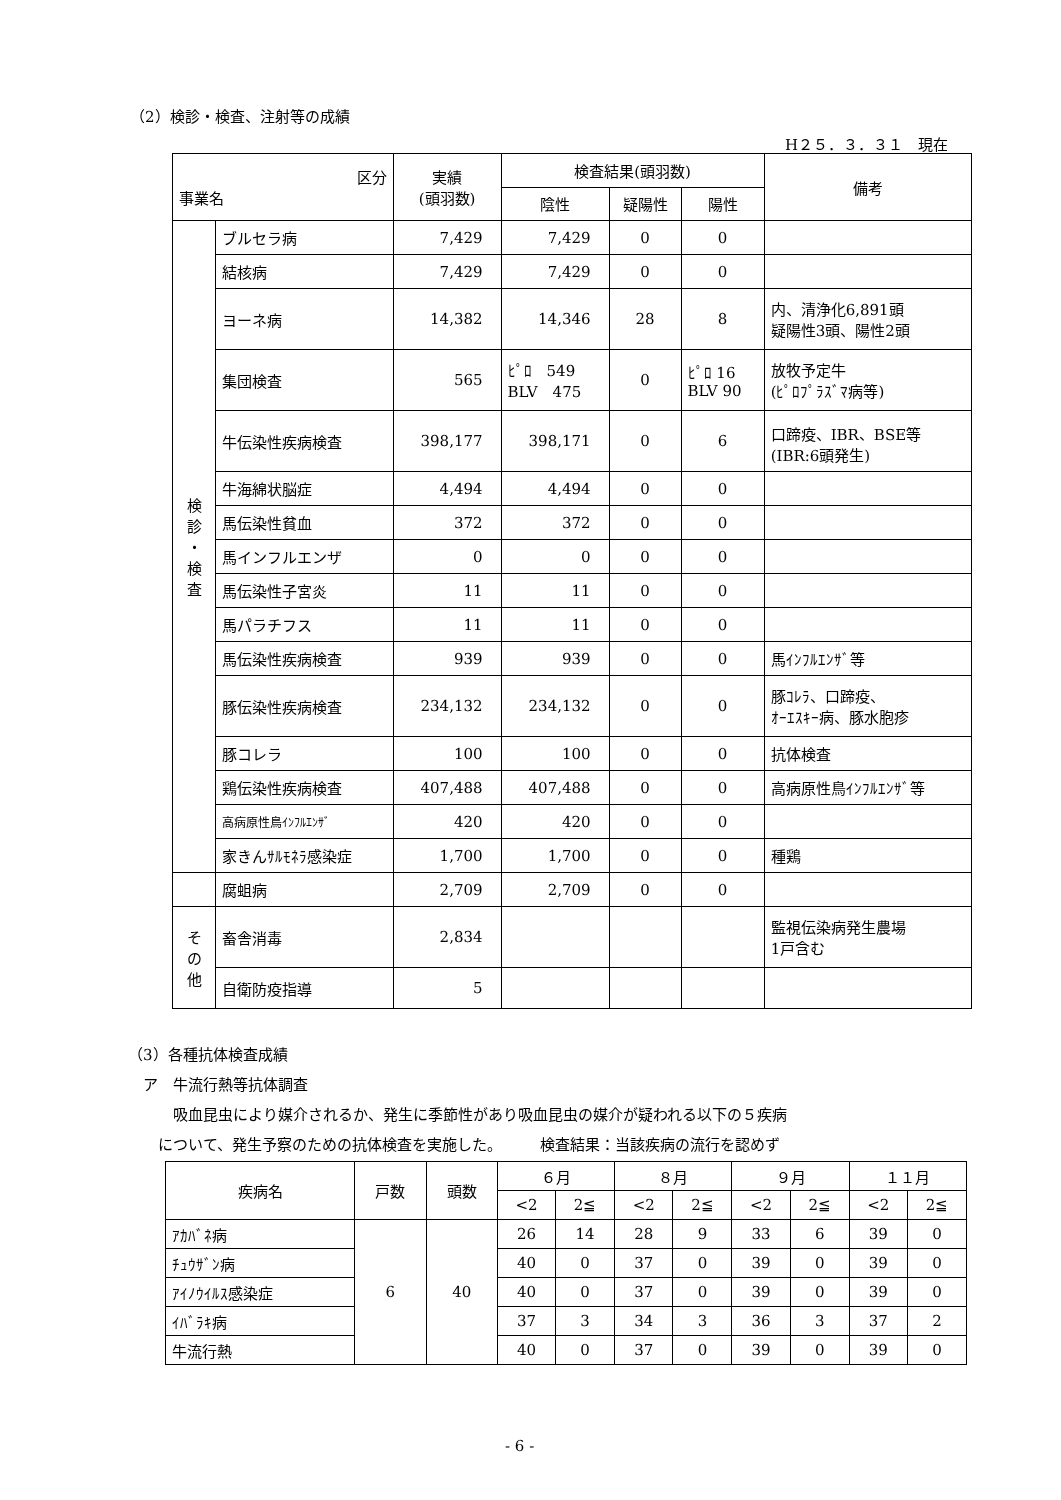（2）検診・検査、注射等の成績
H２５．３．３１　現在
| 区分 事業名 | | 実績 (頭羽数) | 検査結果(頭羽数) | | | 備考 |
| --- | --- | --- | --- | --- | --- | --- |
| | | | 陰性 | 疑陽性 | 陽性 | |
| 検 診 ・ 検 査 | ブルセラ病 | 7,429 | 7,429 | 0 | 0 | |
| | 結核病 | 7,429 | 7,429 | 0 | 0 | |
| | ヨーネ病 | 14,382 | 14,346 | 28 | 8 | 内、清浄化6,891頭 疑陽性3頭、陽性2頭 |
| | 集団検査 | 565 | ﾋﾟﾛ 549 BLV 475 | 0 | ﾋﾟﾛ 16 BLV 90 | 放牧予定牛 (ﾋﾟﾛﾌﾟﾗｽﾞﾏ病等) |
| | 牛伝染性疾病検査 | 398,177 | 398,171 | 0 | 6 | 口蹄疫、IBR、BSE等 (IBR:6頭発生) |
| | 牛海綿状脳症 | 4,494 | 4,494 | 0 | 0 | |
| | 馬伝染性貧血 | 372 | 372 | 0 | 0 | |
| | 馬インフルエンザ | 0 | 0 | 0 | 0 | |
| | 馬伝染性子宮炎 | 11 | 11 | 0 | 0 | |
| | 馬パラチフス | 11 | 11 | 0 | 0 | |
| | 馬伝染性疾病検査 | 939 | 939 | 0 | 0 | 馬ｲﾝﾌﾙｴﾝｻﾞ等 |
| | 豚伝染性疾病検査 | 234,132 | 234,132 | 0 | 0 | 豚ｺﾚﾗ、口蹄疫、 ｵｰｴｽｷｰ病、豚水胞疹 |
| | 豚コレラ | 100 | 100 | 0 | 0 | 抗体検査 |
| | 鶏伝染性疾病検査 | 407,488 | 407,488 | 0 | 0 | 高病原性鳥ｲﾝﾌﾙｴﾝｻﾞ等 |
| | 高病原性鳥ｲﾝﾌﾙｴﾝｻﾞ | 420 | 420 | 0 | 0 | |
| | 家きんｻﾙﾓﾈﾗ感染症 | 1,700 | 1,700 | 0 | 0 | 種鶏 |
| | 腐蛆病 | 2,709 | 2,709 | 0 | 0 | |
| そ の 他 | 畜舎消毒 | 2,834 | | | | 監視伝染病発生農場 1戸含む |
| | 自衛防疫指導 | 5 | | | | |
（3）各種抗体検査成績
　ア　牛流行熱等抗体調査
　　　吸血昆虫により媒介されるか、発生に季節性があり吸血昆虫の媒介が疑われる以下の５疾病
　　について、発生予察のための抗体検査を実施した。　　　検査結果：当該疾病の流行を認めず
| 疾病名 | 戸数 | 頭数 | ６月 | | ８月 | | ９月 | | １１月 | |
| --- | --- | --- | --- | --- | --- | --- | --- | --- | --- | --- |
| | | | <2 | 2≦ | <2 | 2≦ | <2 | 2≦ | <2 | 2≦ |
| ｱｶﾊﾞﾈ病 | 6 | 40 | 26 | 14 | 28 | 9 | 33 | 6 | 39 | 0 |
| ﾁｭｳｻﾞﾝ病 | | | 40 | 0 | 37 | 0 | 39 | 0 | 39 | 0 |
| ｱｲﾉｳｲﾙｽ感染症 | | | 40 | 0 | 37 | 0 | 39 | 0 | 39 | 0 |
| ｲﾊﾞﾗｷ病 | | | 37 | 3 | 34 | 3 | 36 | 3 | 37 | 2 |
| 牛流行熱 | | | 40 | 0 | 37 | 0 | 39 | 0 | 39 | 0 |
- 6 -